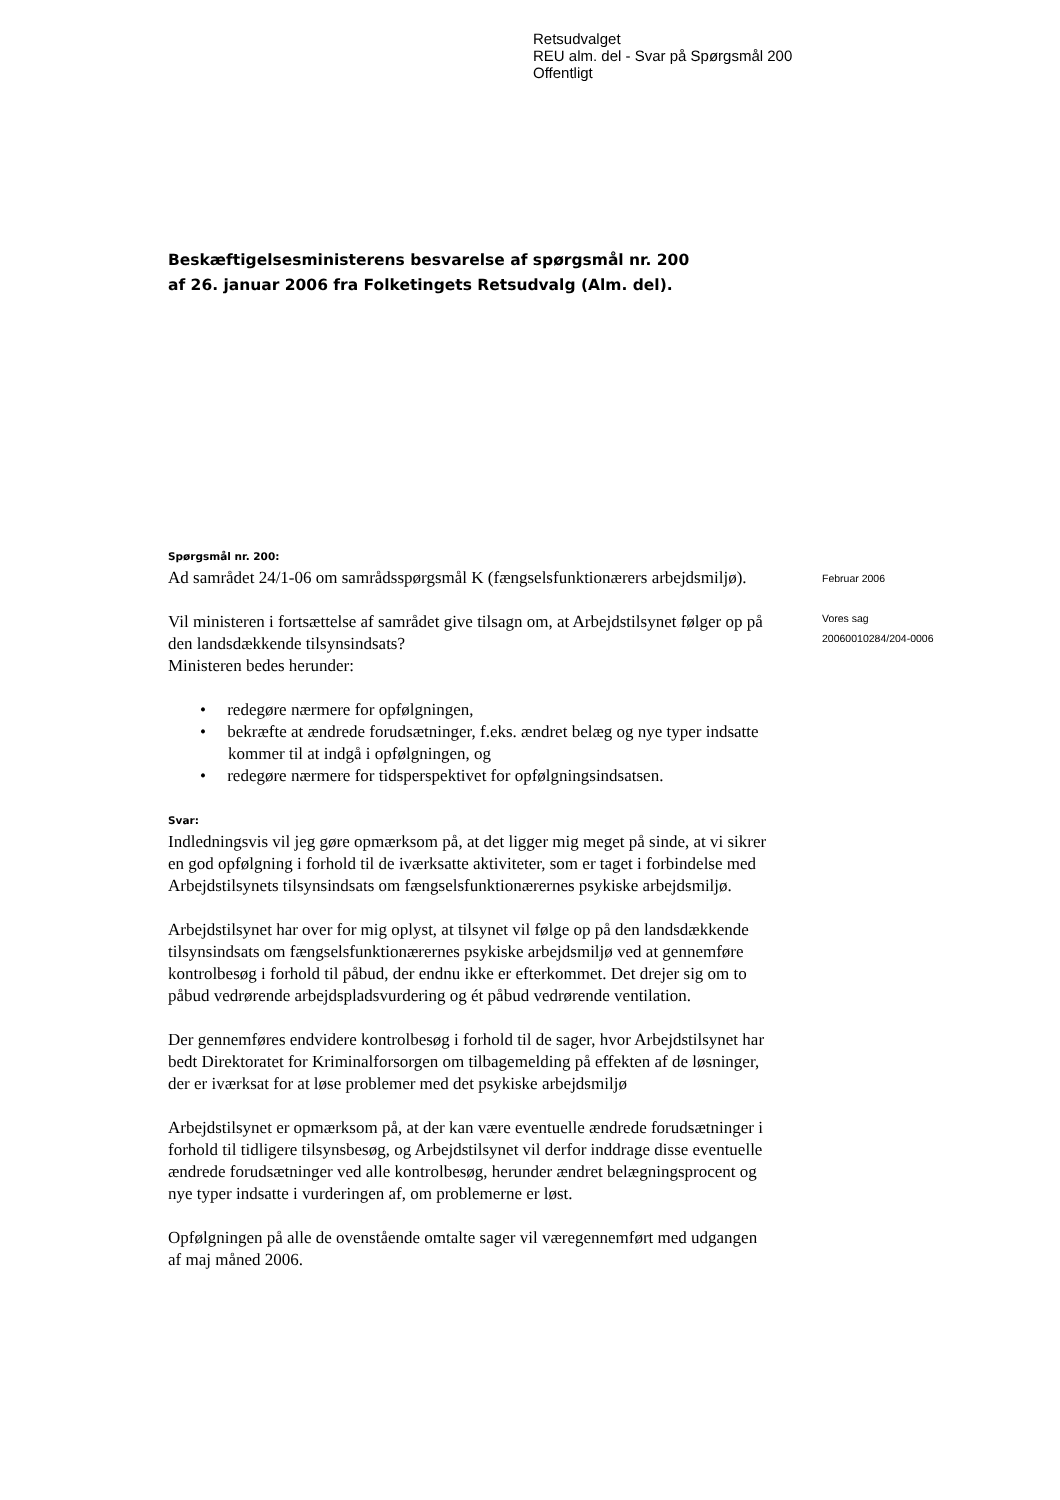Retsudvalget
REU alm. del - Svar på Spørgsmål 200
Offentligt
Beskæftigelsesministerens besvarelse af spørgsmål nr. 200
af 26. januar 2006 fra Folketingets Retsudvalg (Alm. del).
Februar 2006
Vores sag
20060010284/204-0006
Spørgsmål nr. 200:
Ad samrådet 24/1-06 om samrådsspørgsmål K (fængselsfunktionærers arbejdsmiljø).
Vil ministeren i fortsættelse af samrådet give tilsagn om, at Arbejdstilsynet følger op på den landsdækkende tilsynsindsats?
Ministeren bedes herunder:
• redegøre nærmere for opfølgningen,
• bekræfte at ændrede forudsætninger, f.eks. ændret belæg og nye typer indsatte kommer til at indgå i opfølgningen, og
• redegøre nærmere for tidsperspektivet for opfølgningsindsatsen.
Svar:
Indledningsvis vil jeg gøre opmærksom på, at det ligger mig meget på sinde, at vi sikrer en god opfølgning i forhold til de iværksatte aktiviteter, som er taget i forbindelse med Arbejdstilsynets tilsynsindsats om fængselsfunktionærernes psykiske arbejdsmiljø.
Arbejdstilsynet har over for mig oplyst, at tilsynet vil følge op på den landsdækkende tilsynsindsats om fængselsfunktionærernes psykiske arbejdsmiljø ved at gennemføre kontrolbesøg i forhold til påbud, der endnu ikke er efterkommet. Det drejer sig om to påbud vedrørende arbejdspladsvurdering og ét påbud vedrørende ventilation.
Der gennemføres endvidere kontrolbesøg i forhold til de sager, hvor Arbejdstilsynet har bedt Direktoratet for Kriminalforsorgen om tilbagemelding på effekten af de løsninger, der er iværksat for at løse problemer med det psykiske arbejdsmiljø
Arbejdstilsynet er opmærksom på, at der kan være eventuelle ændrede forudsætninger i forhold til tidligere tilsynsbesøg, og Arbejdstilsynet vil derfor inddrage disse eventuelle ændrede forudsætninger ved alle kontrolbesøg, herunder ændret belægningsprocent og nye typer indsatte i vurderingen af, om problemerne er løst.
Opfølgningen på alle de ovenstående omtalte sager vil væregennemført med udgangen af maj måned 2006.